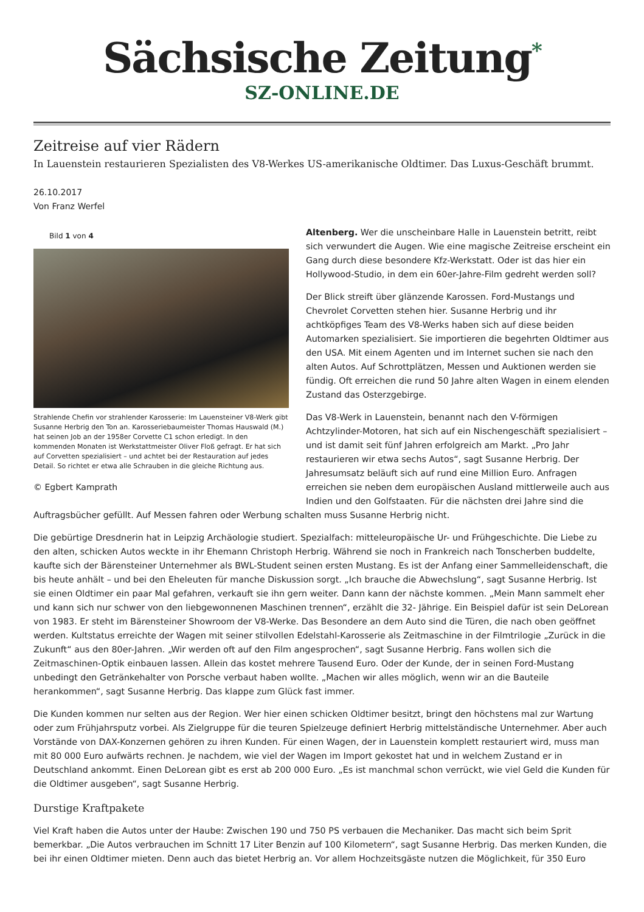Sächsische Zeitung<sup>*</sup>
SZ-ONLINE.DE
Zeitreise auf vier Rädern
In Lauenstein restaurieren Spezialisten des V8-Werkes US-amerikanische Oldtimer. Das Luxus-Geschäft brummt.
26.10.2017
Von Franz Werfel
Bild 1 von 4
Strahlende Chefin vor strahlender Karosserie: Im Lauensteiner V8-Werk gibt Susanne Herbrig den Ton an. Karosseriebaumeister Thomas Hauswald (M.) hat seinen Job an der 1958er Corvette C1 schon erledigt. In den kommenden Monaten ist Werkstattmeister Oliver Floß gefragt. Er hat sich auf Corvetten spezialisiert – und achtet bei der Restauration auf jedes Detail. So richtet er etwa alle Schrauben in die gleiche Richtung aus.
© Egbert Kamprath
Altenberg. Wer die unscheinbare Halle in Lauenstein betritt, reibt sich verwundert die Augen. Wie eine magische Zeitreise erscheint ein Gang durch diese besondere Kfz-Werkstatt. Oder ist das hier ein Hollywood-Studio, in dem ein 60er-Jahre-Film gedreht werden soll?
Der Blick streift über glänzende Karossen. Ford-Mustangs und Chevrolet Corvetten stehen hier. Susanne Herbrig und ihr achtköpfiges Team des V8-Werks haben sich auf diese beiden Automarken spezialisiert. Sie importieren die begehrten Oldtimer aus den USA. Mit einem Agenten und im Internet suchen sie nach den alten Autos. Auf Schrottplätzen, Messen und Auktionen werden sie fündig. Oft erreichen die rund 50 Jahre alten Wagen in einem elenden Zustand das Osterzgebirge.
Das V8-Werk in Lauenstein, benannt nach den V-förmigen Achtzylinder-Motoren, hat sich auf ein Nischengeschäft spezialisiert – und ist damit seit fünf Jahren erfolgreich am Markt. „Pro Jahr restaurieren wir etwa sechs Autos“, sagt Susanne Herbrig. Der Jahresumsatz beläuft sich auf rund eine Million Euro. Anfragen erreichen sie neben dem europäischen Ausland mittlerweile auch aus Indien und den Golfstaaten. Für die nächsten drei Jahre sind die Auftragsbücher gefüllt. Auf Messen fahren oder Werbung schalten muss Susanne Herbrig nicht.
Die gebürtige Dresdnerin hat in Leipzig Archäologie studiert. Spezialfach: mitteleuropäische Ur- und Frühgeschichte. Die Liebe zu den alten, schicken Autos weckte in ihr Ehemann Christoph Herbrig. Während sie noch in Frankreich nach Tonscherben buddelte, kaufte sich der Bärensteiner Unternehmer als BWL-Student seinen ersten Mustang. Es ist der Anfang einer Sammelleidenschaft, die bis heute anhält – und bei den Eheleuten für manche Diskussion sorgt. „Ich brauche die Abwechslung“, sagt Susanne Herbrig. Ist sie einen Oldtimer ein paar Mal gefahren, verkauft sie ihn gern weiter. Dann kann der nächste kommen. „Mein Mann sammelt eher und kann sich nur schwer von den liebgewonnenen Maschinen trennen“, erzählt die 32- Jährige. Ein Beispiel dafür ist sein DeLorean von 1983. Er steht im Bärensteiner Showroom der V8-Werke. Das Besondere an dem Auto sind die Türen, die nach oben geöffnet werden. Kultstatus erreichte der Wagen mit seiner stilvollen Edelstahl-Karosserie als Zeitmaschine in der Filmtrilogie „Zurück in die Zukunft“ aus den 80er-Jahren. „Wir werden oft auf den Film angesprochen“, sagt Susanne Herbrig. Fans wollen sich die Zeitmaschinen-Optik einbauen lassen. Allein das kostet mehrere Tausend Euro. Oder der Kunde, der in seinen Ford-Mustang unbedingt den Getränkehalter von Porsche verbaut haben wollte. „Machen wir alles möglich, wenn wir an die Bauteile herankommen“, sagt Susanne Herbrig. Das klappe zum Glück fast immer.
Die Kunden kommen nur selten aus der Region. Wer hier einen schicken Oldtimer besitzt, bringt den höchstens mal zur Wartung oder zum Frühjahrsputz vorbei. Als Zielgruppe für die teuren Spielzeuge definiert Herbrig mittelständische Unternehmer. Aber auch Vorstände von DAX-Konzernen gehören zu ihren Kunden. Für einen Wagen, der in Lauenstein komplett restauriert wird, muss man mit 80 000 Euro aufwärts rechnen. Je nachdem, wie viel der Wagen im Import gekostet hat und in welchem Zustand er in Deutschland ankommt. Einen DeLorean gibt es erst ab 200 000 Euro. „Es ist manchmal schon verrückt, wie viel Geld die Kunden für die Oldtimer ausgeben“, sagt Susanne Herbrig.
Durstige Kraftpakete
Viel Kraft haben die Autos unter der Haube: Zwischen 190 und 750 PS verbauen die Mechaniker. Das macht sich beim Sprit bemerkbar. „Die Autos verbrauchen im Schnitt 17 Liter Benzin auf 100 Kilometern“, sagt Susanne Herbrig. Das merken Kunden, die bei ihr einen Oldtimer mieten. Denn auch das bietet Herbrig an. Vor allem Hochzeitsgäste nutzen die Möglichkeit, für 350 Euro